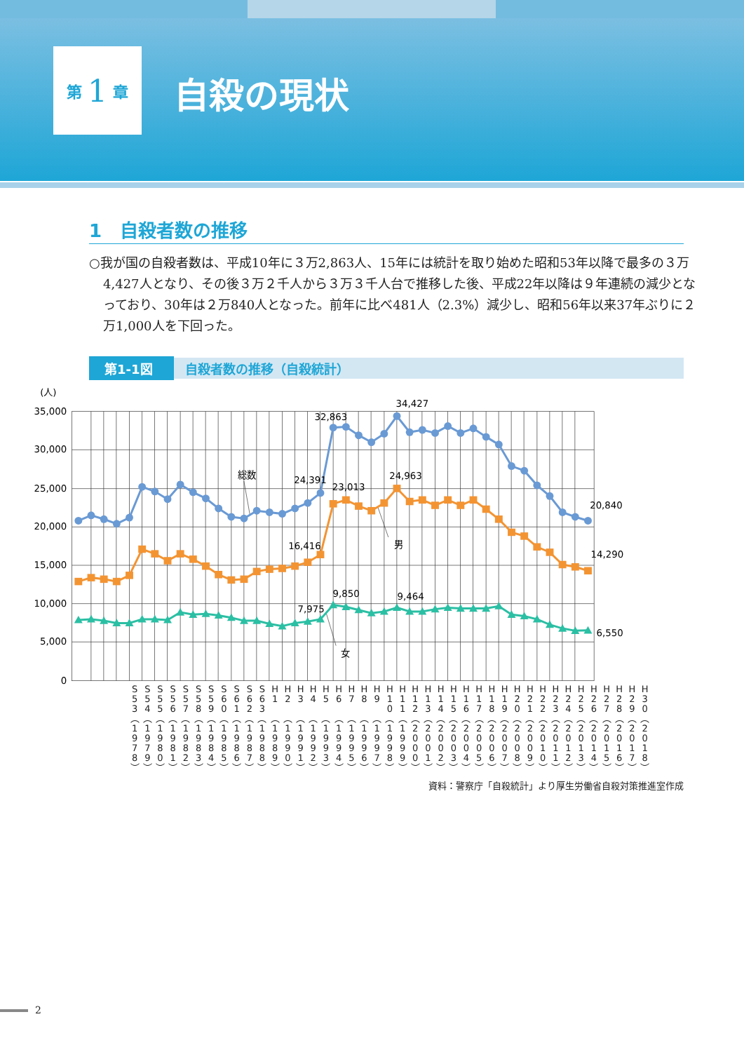第 1 章
自殺の現状
1　自殺者数の推移
○我が国の自殺者数は、平成10年に３万2,863人、15年には統計を取り始めた昭和53年以降で最多の３万4,427人となり、その後３万２千人から３万３千人台で推移した後、平成22年以降は９年連続の減少となっており、30年は２万840人となった。前年に比べ481人（2.3%）減少し、昭和56年以来37年ぶりに２万1,000人を下回った。
第1-1図 自殺者数の推移（自殺統計）
(人)
35,000
30,000
25,000
20,000
15,000
10,000
5,000
0
34,427
32,863
総数
24,391
23,013
24,963
20,840
16,416
男
14,290
9,850
9,464
7,975
6,550
女
S
5
3
︵
1
9
7
8
︶
S
5
4
︵
1
9
7
9
︶
S
5
5
︵
1
9
8
0
︶
S
5
6
︵
1
9
8
1
︶
S
5
7
︵
1
9
8
2
︶
S
5
8
︵
1
9
8
3
︶
S
5
9
︵
1
9
8
4
︶
S
6
0
︵
1
9
8
5
︶
S
6
1
︵
1
9
8
6
︶
S
6
2
︵
1
9
8
7
︶
S
6
3
︵
1
9
8
8
︶
H
1
︵
1
9
8
9
︶
H
2
︵
1
9
9
0
︶
H
3
︵
1
9
9
1
︶
H
4
︵
1
9
9
2
︶
H
5
︵
1
9
9
3
︶
H
6
︵
1
9
9
4
︶
H
7
︵
1
9
9
5
︶
H
8
︵
1
9
9
6
︶
H
9
︵
1
9
9
7
︶
H
1
0
︵
1
9
9
8
︶
H
1
1
︵
1
9
9
9
︶
H
1
2
︵
2
0
0
0
︶
H
1
3
︵
2
0
0
1
︶
H
1
4
︵
2
0
0
2
︶
H
1
5
︵
2
0
0
3
︶
H
1
6
︵
2
0
0
4
︶
H
1
7
︵
2
0
0
5
︶
H
1
8
︵
2
0
0
6
︶
H
1
9
︵
2
0
0
7
︶
H
2
0
︵
2
0
0
8
︶
H
2
1
︵
2
0
0
9
︶
H
2
2
︵
2
0
1
0
︶
H
2
3
︵
2
0
1
1
︶
H
2
4
︵
2
0
1
2
︶
H
2
5
︵
2
0
1
3
︶
H
2
6
︵
2
0
1
4
︶
H
2
7
︵
2
0
1
5
︶
H
2
8
︵
2
0
1
6
︶
H
2
9
︵
2
0
1
7
︶
H
3
0
︵
2
0
1
8
︶
資料：警察庁「自殺統計」より厚生労働省自殺対策推進室作成
2